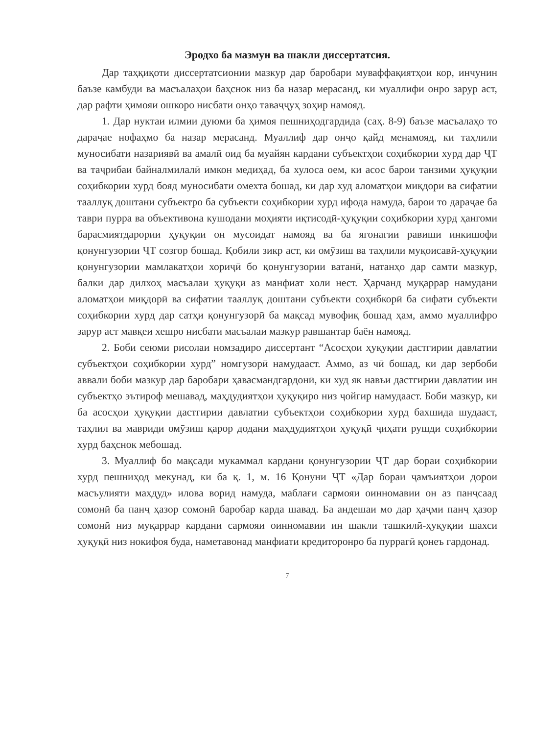Эродхо ба мазмун ва шакли диссертатсия.
Дар таҳқиқоти диссертатсионии мазкур дар баробари муваффақиятҳои кор, инчунин баъзе камбудӣ ва масъалаҳои баҳснок низ ба назар мерасанд, ки муаллифи онро зарур аст, дар рафти ҳимояи ошкоро нисбати онҳо таваҷҷуҳ зоҳир намояд.
1. Дар нуктаи илмии дуюми ба ҳимоя пешниҳодгардида (саҳ. 8-9) баъзе масъалаҳо то дараҷае нофаҳмо ба назар мерасанд. Муаллиф дар онҷо қайд менамояд, ки таҳлили муносибати назариявӣ ва амалӣ оид ба муайян кардани субъектҳои соҳибкории хурд дар ҶТ ва таҷрибаи байналмилалӣ имкон медиҳад, ба хулоса оем, ки асос барои танзими ҳуқуқии соҳибкории хурд бояд муносибати омехта бошад, ки дар худ аломатҳои миқдорӣ ва сифатии тааллуқ доштани субъектро ба субъекти соҳибкории хурд ифода намуда, барои то дараҷае ба таври пурра ва объективона кушодани моҳияти иқтисодӣ-ҳуқуқии соҳибкории хурд ҳангоми барасмиятдарории ҳуқуқии он мусоидат намояд ва ба ягонагии равиши инкишофи қонунгузории ҶТ созгор бошад. Қобили зикр аст, ки омӯзиш ва таҳлили муқоисавӣ-ҳуқуқии қонунгузории мамлакатҳои хориҷӣ бо қонунгузории ватанӣ, натанҳо дар самти мазкур, балки дар дилхоҳ масъалаи ҳуқуқӣ аз манфиат холӣ нест. Ҳарчанд муқаррар намудани аломатҳои миқдорӣ ва сифатии тааллуқ доштани субъекти соҳибкорӣ ба сифати субъекти соҳибкории хурд дар сатҳи қонунгузорӣ ба мақсад мувофиқ бошад ҳам, аммо муаллифро зарур аст мавқеи хешро нисбати масъалаи мазкур равшантар баён намояд.
2. Боби сеюми рисолаи номзадиро диссертант “Асосҳои ҳуқуқии дастгирии давлатии субъектҳои соҳибкории хурд” номгузорӣ намудааст. Аммо, аз чӣ бошад, ки дар зербоби аввали боби мазкур дар баробари ҳавасмандгардонӣ, ки худ як навъи дастгирии давлатии ин субъектҳо эътироф мешавад, маҳдудиятҳои ҳуқуқиро низ ҷойгир намудааст. Боби мазкур, ки ба асосҳои ҳуқуқии дастгирии давлатии субъектҳои соҳибкории хурд бахшида шудааст, таҳлил ва мавриди омӯзиш қарор додани маҳдудиятҳои ҳуқуқӣ ҷиҳати рушди соҳибкории хурд баҳснок мебошад.
3. Муаллиф бо мақсади мукаммал кардани қонунгузории ҶТ дар бораи соҳибкории хурд пешниҳод мекунад, ки ба қ. 1, м. 16 Қонуни ҶТ «Дар бораи ҷамъиятҳои дорои масъулияти маҳдуд» илова ворид намуда, маблағи сармояи оинномавии он аз панҷсаад сомонӣ ба панҷ ҳазор сомонӣ баробар карда шавад. Ба андешаи мо дар ҳаҷми панҷ ҳазор сомонӣ низ муқаррар кардани сармояи оинномавии ин шакли ташкилӣ-ҳуқуқии шахси ҳуқуқӣ низ нокифоя буда, наметавонад манфиати кредиторонро ба пуррагӣ қонеъ гардонад.
7